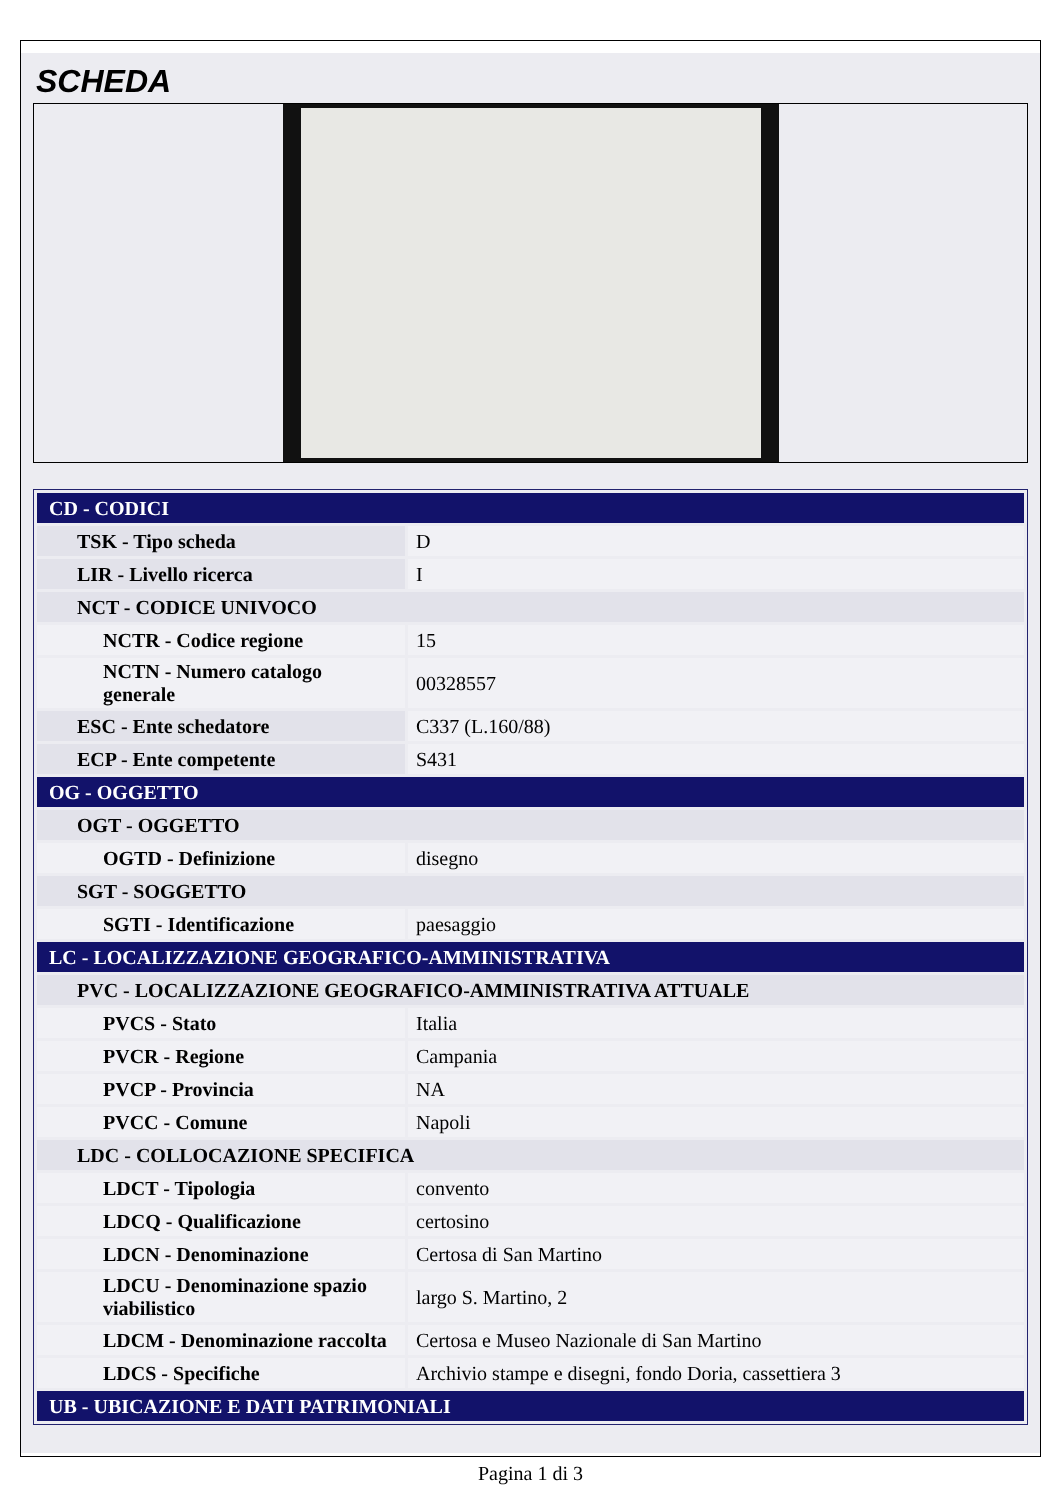SCHEDA
| CD - CODICI | |
| TSK - Tipo scheda | D |
| LIR - Livello ricerca | I |
| NCT - CODICE UNIVOCO | |
| NCTR - Codice regione | 15 |
| NCTN - Numero catalogo generale | 00328557 |
| ESC - Ente schedatore | C337 (L.160/88) |
| ECP - Ente competente | S431 |
| OG - OGGETTO | |
| OGT - OGGETTO | |
| OGTD - Definizione | disegno |
| SGT - SOGGETTO | |
| SGTI - Identificazione | paesaggio |
| LC - LOCALIZZAZIONE GEOGRAFICO-AMMINISTRATIVA | |
| PVC - LOCALIZZAZIONE GEOGRAFICO-AMMINISTRATIVA ATTUALE | |
| PVCS - Stato | Italia |
| PVCR - Regione | Campania |
| PVCP - Provincia | NA |
| PVCC - Comune | Napoli |
| LDC - COLLOCAZIONE SPECIFICA | |
| LDCT - Tipologia | convento |
| LDCQ - Qualificazione | certosino |
| LDCN - Denominazione | Certosa di San Martino |
| LDCU - Denominazione spazio viabilistico | largo S. Martino, 2 |
| LDCM - Denominazione raccolta | Certosa e Museo Nazionale di San Martino |
| LDCS - Specifiche | Archivio stampe e disegni, fondo Doria, cassettiera 3 |
| UB - UBICAZIONE E DATI PATRIMONIALI | |
Pagina 1 di 3